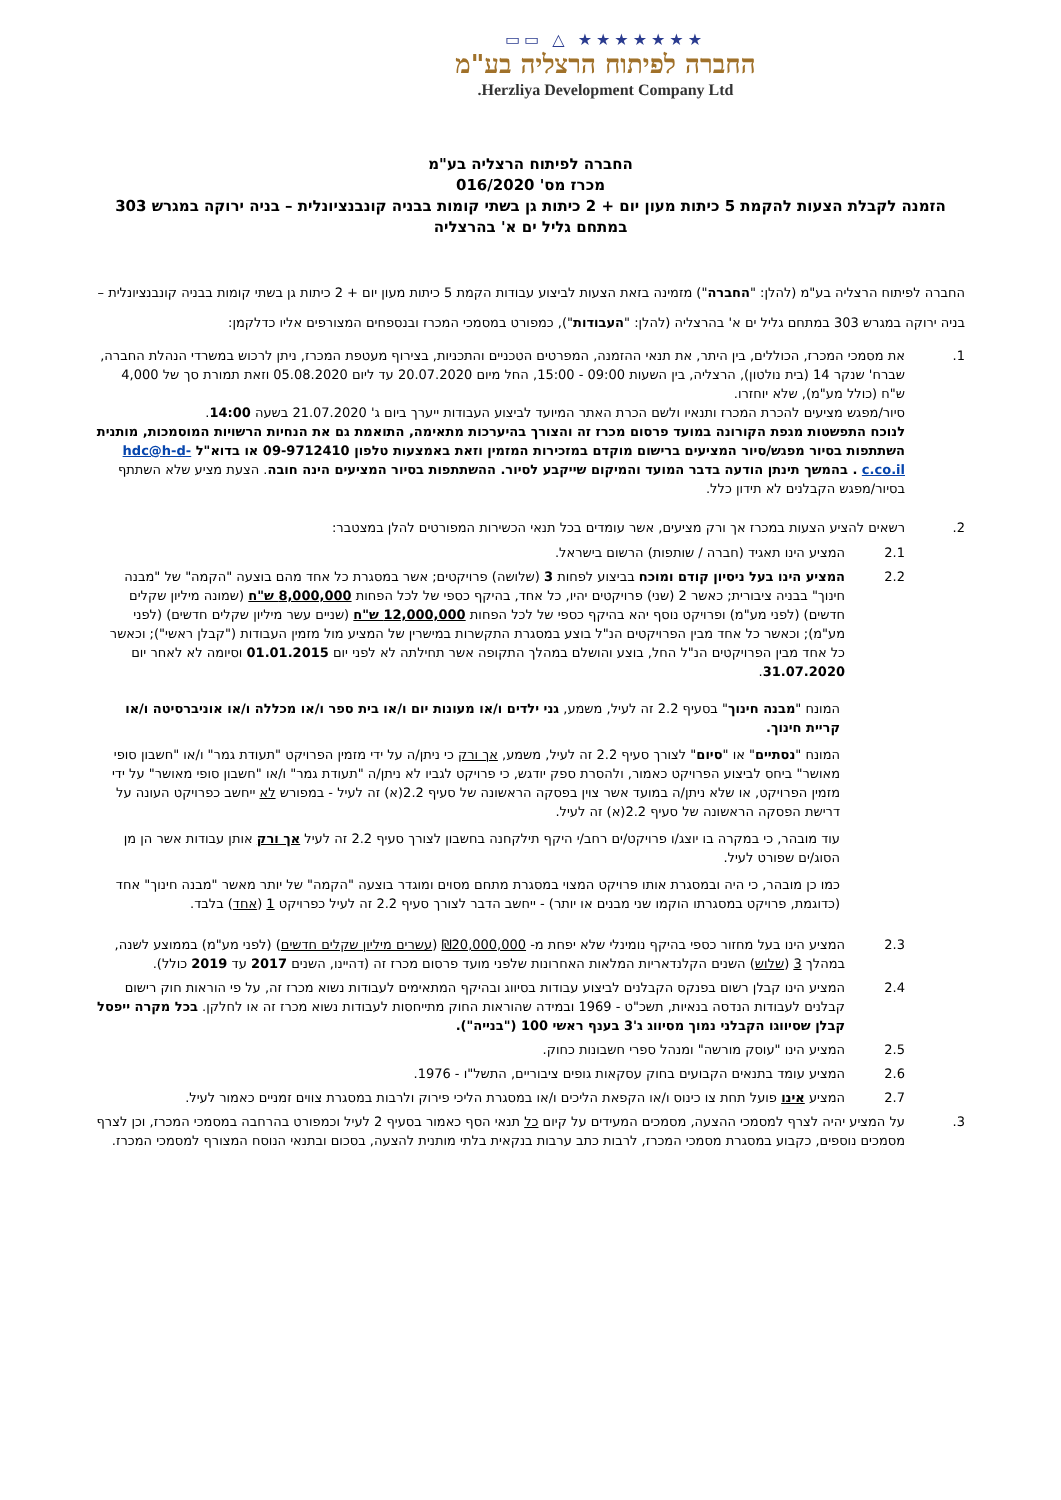★★★★★★★ △ ▭▭
החברה לפיתוח הרצליה בע"מ
Herzliya Development Company Ltd.
החברה לפיתוח הרצליה בע"מ
מכרז מס' 016/2020
הזמנה לקבלת הצעות להקמת 5 כיתות מעון יום + 2 כיתות גן בשתי קומות בבניה קונבנציונלית – בניה ירוקה במגרש 303 במתחם גליל ים א' בהרצליה
החברה לפיתוח הרצליה בע"מ (להלן: "החברה") מזמינה בזאת הצעות לביצוע עבודות הקמת 5 כיתות מעון יום + 2 כיתות גן בשתי קומות בבניה קונבנציונלית – בניה ירוקה במגרש 303 במתחם גליל ים א' בהרצליה (להלן: "העבודות"), כמפורט במסמכי המכרז ובנספחים המצורפים אליו כדלקמן:
1. את מסמכי המכרז, הכוללים, בין היתר, את תנאי ההזמנה, המפרטים הטכניים והתכניות, בצירוף מעטפת המכרז, ניתן לרכוש במשרדי הנהלת החברה, שברח' שנקר 14 (בית נולטון), הרצליה, בין השעות 09:00 - 15:00, החל מיום 20.07.2020 עד ליום 05.08.2020 וזאת תמורת סך של 4,000 ש"ח (כולל מע"מ), שלא יוחזרו.
סיור/מפגש מציעים להכרת המכרז ותנאיו ולשם הכרת האתר המיועד לביצוע העבודות ייערך ביום ג' 21.07.2020 בשעה 14:00.
לנוכח התפשטות מגפת הקורונה במועד פרסום מכרז זה והצורך בהיערכות מתאימה, התואמת גם את הנחיות הרשויות המוסמכות, מותנית השתתפות בסיור מפגש/סיור המציעים ברישום מוקדם במזכירות המזמין וזאת באמצעות טלפון 09-9712410 או בדוא"ל hdc@h-d-c.co.il . בהמשך תינתן הודעה בדבר המועד והמיקום שייקבע לסיור. ההשתתפות בסיור המציעים הינה חובה. הצעת מציע שלא השתתף בסיור/מפגש הקבלנים לא תידון כלל.
2. רשאים להציע הצעות במכרז אך ורק מציעים, אשר עומדים בכל תנאי הכשירות המפורטים להלן במצטבר:
2.1 המציע הינו תאגיד (חברה / שותפות) הרשום בישראל.
2.2 המציע הינו בעל ניסיון קודם ומוכח בביצוע לפחות 3 (שלושה) פרויקטים; אשר במסגרת כל אחד מהם בוצעה "הקמה" של "מבנה חינוך" בבניה ציבורית; כאשר 2 (שני) פרויקטים יהיו, כל אחד, בהיקף כספי של לכל הפחות 8,000,000 ש"ח (שמונה מיליון שקלים חדשים) (לפני מע"מ) ופרויקט נוסף יהא בהיקף כספי של לכל הפחות 12,000,000 ש"ח (שניים עשר מיליון שקלים חדשים) (לפני מע"מ); וכאשר כל אחד מבין הפרויקטים הנ"ל בוצע במסגרת התקשרות במישרין של המציע מול מזמין העבודות ("קבלן ראשי"); וכאשר כל אחד מבין הפרויקטים הנ"ל החל, בוצע והושלם במהלך התקופה אשר תחילתה לא לפני יום 01.01.2015 וסיומה לא לאחר יום 31.07.2020.
המונח "מבנה חינוך" בסעיף 2.2 זה לעיל, משמע, גני ילדים ו/או מעונות יום ו/או בית ספר ו/או מכללה ו/או אוניברסיטה ו/או קריית חינוך.
המונח "נסתיים" או "סיום" לצורך סעיף 2.2 זה לעיל, משמע, אך ורק כי ניתן/ה על ידי מזמין הפרויקט "תעודת גמר" ו/או "חשבון סופי מאושר" ביחס לביצוע הפרויקט כאמור, ולהסרת ספק יודגש, כי פרויקט לגביו לא ניתן/ה "תעודת גמר" ו/או "חשבון סופי מאושר" על ידי מזמין הפרויקט, או שלא ניתן/ה במועד אשר צוין בפסקה הראשונה של סעיף 2.2(א) זה לעיל - במפורש לא ייחשב כפרויקט העונה על דרישת הפסקה הראשונה של סעיף 2.2(א) זה לעיל.
עוד מובהר, כי במקרה בו יוצג/ו פרויקט/ים רחב/י היקף תילקחנה בחשבון לצורך סעיף 2.2 זה לעיל אך ורק אותן עבודות אשר הן מן הסוג/ים שפורט לעיל.
כמו כן מובהר, כי היה ובמסגרת אותו פרויקט המצוי במסגרת מתחם מסוים ומוגדר בוצעה "הקמה" של יותר מאשר "מבנה חינוך" אחד (כדוגמת, פרויקט במסגרתו הוקמו שני מבנים או יותר) - ייחשב הדבר לצורך סעיף 2.2 זה לעיל כפרויקט 1 (אחד) בלבד.
2.3 המציע הינו בעל מחזור כספי בהיקף נומינלי שלא יפחת מ- ₪20,000,000 (עשרים מיליון שקלים חדשים) (לפני מע"מ) בממוצע לשנה, במהלך 3 (שלוש) השנים הקלנדאריות המלאות האחרונות שלפני מועד פרסום מכרז זה (דהיינו, השנים 2017 עד 2019 כולל).
2.4 המציע הינו קבלן רשום בפנקס הקבלנים לביצוע עבודות בסיווג ובהיקף המתאימים לעבודות נשוא מכרז זה, על פי הוראות חוק רישום קבלנים לעבודות הנדסה בנאיות, תשכ"ט - 1969 ובמידה שהוראות החוק מתייחסות לעבודות נשוא מכרז זה או לחלקן. בכל מקרה ייפסל קבלן שסיווגו הקבלני נמוך מסיווג ג'3 בענף ראשי 100 ("בנייה").
2.5 המציע הינו "עוסק מורשה" ומנהל ספרי חשבונות כחוק.
2.6 המציע עומד בתנאים הקבועים בחוק עסקאות גופים ציבוריים, התשל"ו - 1976.
2.7 המציע אינו פועל תחת צו כינוס ו/או הקפאת הליכים ו/או במסגרת הליכי פירוק ולרבות במסגרת צווים זמניים כאמור לעיל.
3. על המציע יהיה לצרף למסמכי ההצעה, מסמכים המעידים על קיום כל תנאי הסף כאמור בסעיף 2 לעיל וכמפורט בהרחבה במסמכי המכרז, וכן לצרף מסמכים נוספים, כקבוע במסגרת מסמכי המכרז, לרבות כתב ערבות בנקאית בלתי מותנית להצעה, בסכום ובתנאי הנוסח המצורף למסמכי המכרז.